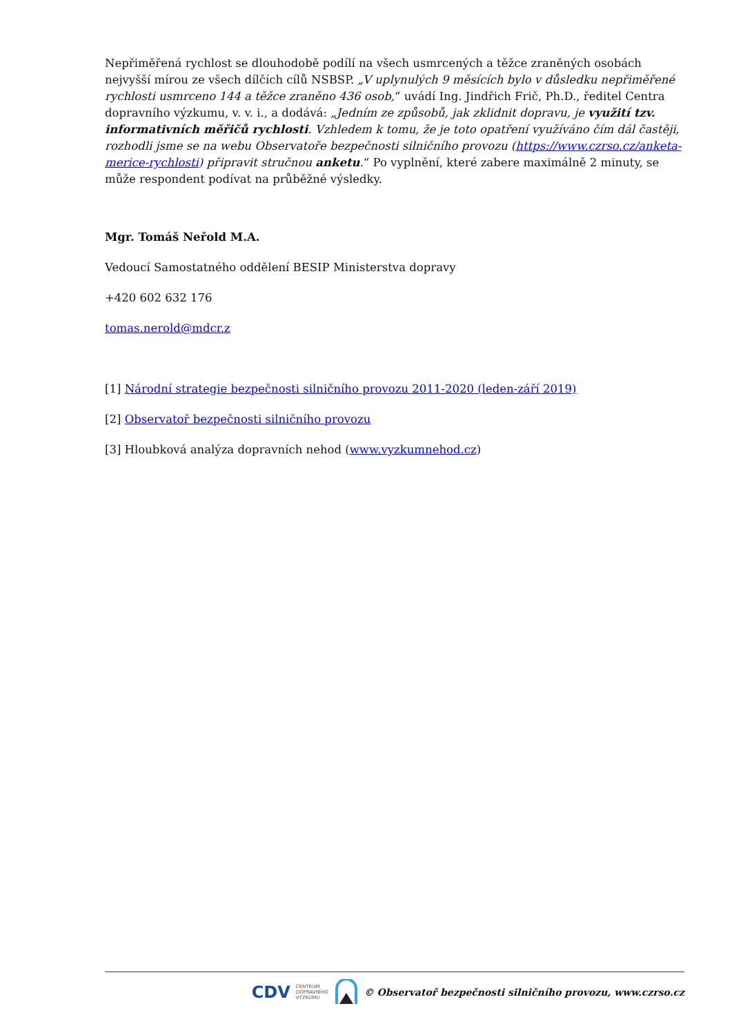Nepřiměřená rychlost se dlouhodobě podílí na všech usmrcených a těžce zraněných osobách nejvyšší mírou ze všech dílčích cílů NSBSP. „V uplynulých 9 měsících bylo v důsledku nepřiměřené rychlosti usmrceno 144 a těžce zraněno 436 osob,“ uvádí Ing. Jindřich Frič, Ph.D., ředitel Centra dopravního výzkumu, v. v. i., a dodává: „Jedním ze způsobů, jak zklidnit dopravu, je využití tzv. informativních měřičů rychlosti. Vzhledem k tomu, že je toto opatření využíváno čím dál častěji, rozhodli jsme se na webu Observatoře bezpečnosti silničního provozu (https://www.czrso.cz/anketa-merice-rychlosti) připravit stručnou anketu.“ Po vyplnění, které zabere maximálně 2 minuty, se může respondent podívat na průběžné výsledky.
Mgr. Tomáš Neřold M.A.
Vedoucí Samostatného oddělení BESIP Ministerstva dopravy
+420 602 632 176
tomas.nerold@mdcr.z
[1] Národní strategie bezpečnosti silničního provozu 2011-2020 (leden-září 2019)
[2] Observatoř bezpečnosti silničního provozu
[3] Hloubková analýza dopravních nehod (www.vyzkumnehod.cz)
CDV CENTRUM
DOPRAVNÍHO
VÝZKUMU © Observatoř bezpečnosti silničního provozu, www.czrso.cz